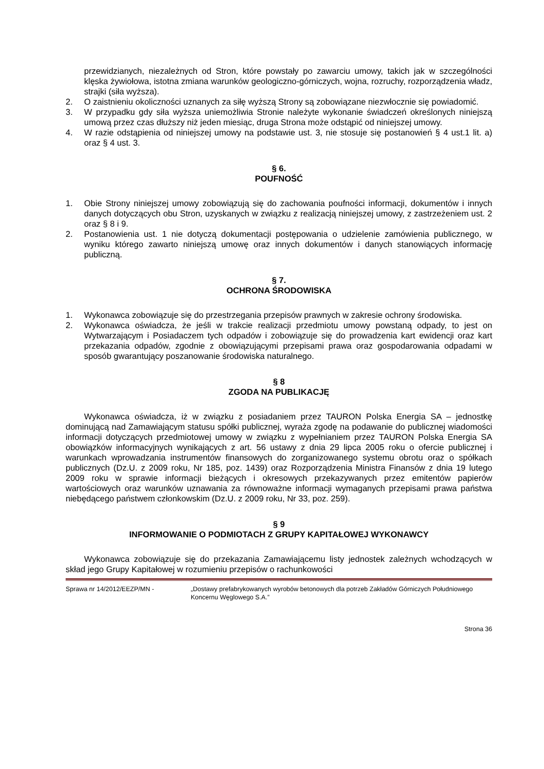przewidzianych, niezależnych od Stron, które powstały po zawarciu umowy, takich jak w szczególności klęska żywiołowa, istotna zmiana warunków geologiczno-górniczych, wojna, rozruchy, rozporządzenia władz, strajki (siła wyższa).
2. O zaistnieniu okoliczności uznanych za siłę wyższą Strony są zobowiązane niezwłocznie się powiadomić.
3. W przypadku gdy siła wyższa uniemożliwia Stronie należyte wykonanie świadczeń określonych niniejszą umową przez czas dłuższy niż jeden miesiąc, druga Strona może odstąpić od niniejszej umowy.
4. W razie odstąpienia od niniejszej umowy na podstawie ust. 3, nie stosuje się postanowień § 4 ust.1 lit. a) oraz § 4 ust. 3.
§ 6.
POUFNOŚĆ
1. Obie Strony niniejszej umowy zobowiązują się do zachowania poufności informacji, dokumentów i innych danych dotyczących obu Stron, uzyskanych w związku z realizacją niniejszej umowy, z zastrzeżeniem ust. 2 oraz § 8 i 9.
2. Postanowienia ust. 1 nie dotyczą dokumentacji postępowania o udzielenie zamówienia publicznego, w wyniku którego zawarto niniejszą umowę oraz innych dokumentów i danych stanowiących informację publiczną.
§ 7.
OCHRONA ŚRODOWISKA
1. Wykonawca zobowiązuje się do przestrzegania przepisów prawnych w zakresie ochrony środowiska.
2. Wykonawca oświadcza, że jeśli w trakcie realizacji przedmiotu umowy powstaną odpady, to jest on Wytwarzającym i Posiadaczem tych odpadów i zobowiązuje się do prowadzenia kart ewidencji oraz kart przekazania odpadów, zgodnie z obowiązującymi przepisami prawa oraz gospodarowania odpadami w sposób gwarantujący poszanowanie środowiska naturalnego.
§ 8
ZGODA NA PUBLIKACJĘ
Wykonawca oświadcza, iż w związku z posiadaniem przez TAURON Polska Energia SA – jednostkę dominującą nad Zamawiającym statusu spółki publicznej, wyraża zgodę na podawanie do publicznej wiadomości informacji dotyczących przedmiotowej umowy w związku z wypełnianiem przez TAURON Polska Energia SA obowiązków informacyjnych wynikających z art. 56 ustawy z dnia 29 lipca 2005 roku o ofercie publicznej i warunkach wprowadzania instrumentów finansowych do zorganizowanego systemu obrotu oraz o spółkach publicznych (Dz.U. z 2009 roku, Nr 185, poz. 1439) oraz Rozporządzenia Ministra Finansów z dnia 19 lutego 2009 roku w sprawie informacji bieżących i okresowych przekazywanych przez emitentów papierów wartościowych oraz warunków uznawania za równoważne informacji wymaganych przepisami prawa państwa niebędącego państwem członkowskim (Dz.U. z 2009 roku, Nr 33, poz. 259).
§ 9
INFORMOWANIE O PODMIOTACH Z GRUPY KAPITAŁOWEJ WYKONAWCY
Wykonawca zobowiązuje się do przekazania Zamawiającemu listy jednostek zależnych wchodzących w skład jego Grupy Kapitałowej w rozumieniu przepisów o rachunkowości
Sprawa nr 14/2012/EEZP/MN - „Dostawy prefabrykowanych wyrobów betonowych dla potrzeb Zakładów Górniczych Południowego Koncernu Węglowego S.A.”
Strona 36